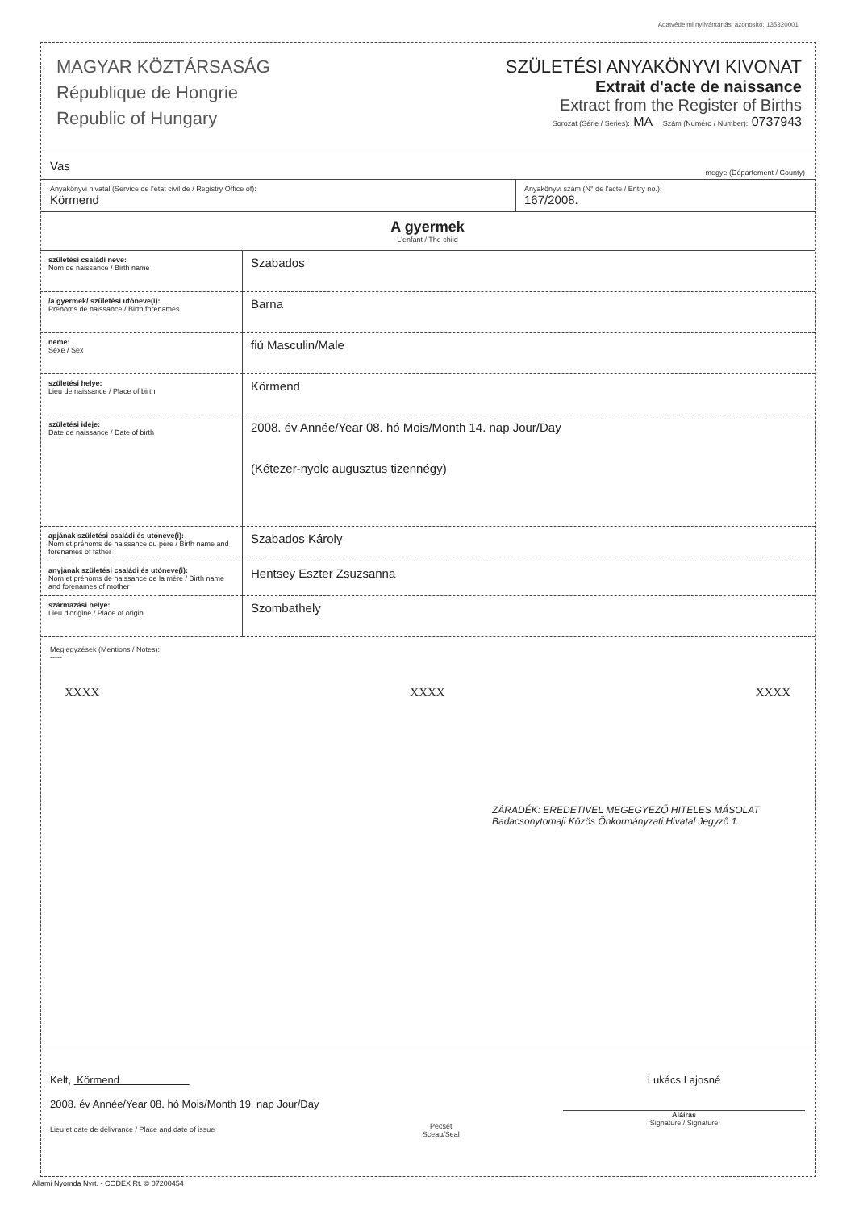Adatvédelmi nyilvántartási azonosító: 135320001
MAGYAR KÖZTÁRSASÁG
République de Hongrie
Republic of Hungary
SZÜLETÉSI ANYAKÖNYVI KIVONAT
Extrait d'acte de naissance
Extract from the Register of Births
Sorozat (Série / Series): MA Szám (Numéro / Number): 0737943
Vas megye (Département / County)
Anyakönyvi hivatal (Service de l'état civil de / Registry Office of):
Körmend
Anyakönyvi szám (N° de l'acte / Entry no.):
167/2008.
A gyermek
L'enfant / The child
| születési családi neve: Nom de naissance / Birth name | Szabados |
| /a gyermek/ születési utóneve(i): Prénoms de naissance / Birth forenames | Barna |
| neme: Sexe / Sex | fiú Masculin/Male |
| születési helye: Lieu de naissance / Place of birth | Körmend |
| születési ideje: Date de naissance / Date of birth | 2008. év Année/Year 08. hó Mois/Month 14. nap Jour/Day (Kétezer-nyolc augusztus tizennégy) |
| apjának születési családi és utóneve(i): Nom et prénoms de naissance du père / Birth name and forenames of father | Szabados Károly |
| anyjának születési családi és utóneve(i): Nom et prénoms de naissance de la mère / Birth name and forenames of mother | Hentsey Eszter Zsuzsanna |
| származási helye: Lieu d'origine / Place of origin | Szombathely |
Megjegyzések (Mentions / Notes):
-----
XXXX XXXX XXXX
ZÁRADÉK: EREDETIVEL MEGEGYEZŐ HITELES MÁSOLAT
Badacsonytomaji Közös Önkormányzati Hivatal Jegyző 1.
Kelt, Körmend
2008. év Année/Year 08. hó Mois/Month 19. nap Jour/Day
Lieu et date de délivrance / Place and date of issue
Pecsét
Sceau/Seal
Lukács Lajosné
Aláírás
Signature / Signature
Állami Nyomda Nyrt. - CODEX Rt. © 07200454